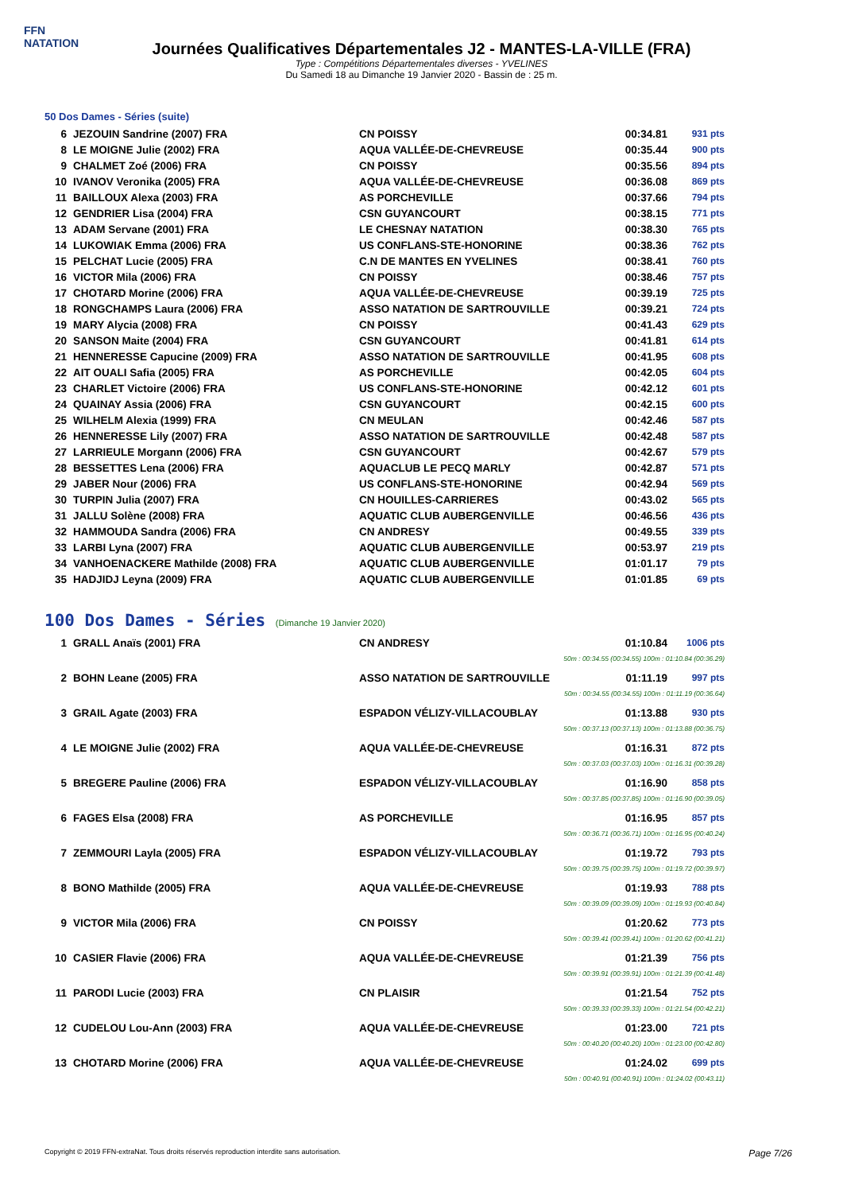FFN
NATATION
Journées Qualificatives Départementales J2 - MANTES-LA-VILLE (FRA)
Type : Compétitions Départementales diverses - YVELINES
Du Samedi 18 au Dimanche 19 Janvier 2020 - Bassin de : 25 m.
50 Dos Dames - Séries (suite)
| 6 | JEZOUIN Sandrine (2007) FRA | CN POISSY | 00:34.81 | 931 pts |
| 8 | LE MOIGNE Julie (2002) FRA | AQUA VALLÉE-DE-CHEVREUSE | 00:35.44 | 900 pts |
| 9 | CHALMET Zoé (2006) FRA | CN POISSY | 00:35.56 | 894 pts |
| 10 | IVANOV Veronika (2005) FRA | AQUA VALLÉE-DE-CHEVREUSE | 00:36.08 | 869 pts |
| 11 | BAILLOUX Alexa (2003) FRA | AS PORCHEVILLE | 00:37.66 | 794 pts |
| 12 | GENDRIER Lisa (2004) FRA | CSN GUYANCOURT | 00:38.15 | 771 pts |
| 13 | ADAM Servane (2001) FRA | LE CHESNAY NATATION | 00:38.30 | 765 pts |
| 14 | LUKOWIAK Emma (2006) FRA | US CONFLANS-STE-HONORINE | 00:38.36 | 762 pts |
| 15 | PELCHAT Lucie (2005) FRA | C.N DE MANTES EN YVELINES | 00:38.41 | 760 pts |
| 16 | VICTOR Mila (2006) FRA | CN POISSY | 00:38.46 | 757 pts |
| 17 | CHOTARD Morine (2006) FRA | AQUA VALLÉE-DE-CHEVREUSE | 00:39.19 | 725 pts |
| 18 | RONGCHAMPS Laura (2006) FRA | ASSO NATATION DE SARTROUVILLE | 00:39.21 | 724 pts |
| 19 | MARY Alycia (2008) FRA | CN POISSY | 00:41.43 | 629 pts |
| 20 | SANSON Maite (2004) FRA | CSN GUYANCOURT | 00:41.81 | 614 pts |
| 21 | HENNERESSE Capucine (2009) FRA | ASSO NATATION DE SARTROUVILLE | 00:41.95 | 608 pts |
| 22 | AIT OUALI Safia (2005) FRA | AS PORCHEVILLE | 00:42.05 | 604 pts |
| 23 | CHARLET Victoire (2006) FRA | US CONFLANS-STE-HONORINE | 00:42.12 | 601 pts |
| 24 | QUAINAY Assia (2006) FRA | CSN GUYANCOURT | 00:42.15 | 600 pts |
| 25 | WILHELM Alexia (1999) FRA | CN MEULAN | 00:42.46 | 587 pts |
| 26 | HENNERESSE Lily (2007) FRA | ASSO NATATION DE SARTROUVILLE | 00:42.48 | 587 pts |
| 27 | LARRIEULE Morgann (2006) FRA | CSN GUYANCOURT | 00:42.67 | 579 pts |
| 28 | BESSETTES Lena (2006) FRA | AQUACLUB LE PECQ MARLY | 00:42.87 | 571 pts |
| 29 | JABER Nour (2006) FRA | US CONFLANS-STE-HONORINE | 00:42.94 | 569 pts |
| 30 | TURPIN Julia (2007) FRA | CN HOUILLES-CARRIERES | 00:43.02 | 565 pts |
| 31 | JALLU Solène (2008) FRA | AQUATIC CLUB AUBERGENVILLE | 00:46.56 | 436 pts |
| 32 | HAMMOUDA Sandra (2006) FRA | CN ANDRESY | 00:49.55 | 339 pts |
| 33 | LARBI Lyna (2007) FRA | AQUATIC CLUB AUBERGENVILLE | 00:53.97 | 219 pts |
| 34 | VANHOENACKERE Mathilde (2008) FRA | AQUATIC CLUB AUBERGENVILLE | 01:01.17 | 79 pts |
| 35 | HADJIDJ Leyna (2009) FRA | AQUATIC CLUB AUBERGENVILLE | 01:01.85 | 69 pts |
100 Dos Dames - Séries (Dimanche 19 Janvier 2020)
| 1 | GRALL Anaïs (2001) FRA | CN ANDRESY | 01:10.84 | 1006 pts |
| 50m : 00:34.55 (00:34.55) 100m : 01:10.84 (00:36.29) | | | | |
| 2 | BOHN Leane (2005) FRA | ASSO NATATION DE SARTROUVILLE | 01:11.19 | 997 pts |
| 50m : 00:34.55 (00:34.55) 100m : 01:11.19 (00:36.64) | | | | |
| 3 | GRAIL Agate (2003) FRA | ESPADON VÉLIZY-VILLACOUBLAY | 01:13.88 | 930 pts |
| 50m : 00:37.13 (00:37.13) 100m : 01:13.88 (00:36.75) | | | | |
| 4 | LE MOIGNE Julie (2002) FRA | AQUA VALLÉE-DE-CHEVREUSE | 01:16.31 | 872 pts |
| 50m : 00:37.03 (00:37.03) 100m : 01:16.31 (00:39.28) | | | | |
| 5 | BREGERE Pauline (2006) FRA | ESPADON VÉLIZY-VILLACOUBLAY | 01:16.90 | 858 pts |
| 50m : 00:37.85 (00:37.85) 100m : 01:16.90 (00:39.05) | | | | |
| 6 | FAGES Elsa (2008) FRA | AS PORCHEVILLE | 01:16.95 | 857 pts |
| 50m : 00:36.71 (00:36.71) 100m : 01:16.95 (00:40.24) | | | | |
| 7 | ZEMMOURI Layla (2005) FRA | ESPADON VÉLIZY-VILLACOUBLAY | 01:19.72 | 793 pts |
| 50m : 00:39.75 (00:39.75) 100m : 01:19.72 (00:39.97) | | | | |
| 8 | BONO Mathilde (2005) FRA | AQUA VALLÉE-DE-CHEVREUSE | 01:19.93 | 788 pts |
| 50m : 00:39.09 (00:39.09) 100m : 01:19.93 (00:40.84) | | | | |
| 9 | VICTOR Mila (2006) FRA | CN POISSY | 01:20.62 | 773 pts |
| 50m : 00:39.41 (00:39.41) 100m : 01:20.62 (00:41.21) | | | | |
| 10 | CASIER Flavie (2006) FRA | AQUA VALLÉE-DE-CHEVREUSE | 01:21.39 | 756 pts |
| 50m : 00:39.91 (00:39.91) 100m : 01:21.39 (00:41.48) | | | | |
| 11 | PARODI Lucie (2003) FRA | CN PLAISIR | 01:21.54 | 752 pts |
| 50m : 00:39.33 (00:39.33) 100m : 01:21.54 (00:42.21) | | | | |
| 12 | CUDELOU Lou-Ann (2003) FRA | AQUA VALLÉE-DE-CHEVREUSE | 01:23.00 | 721 pts |
| 50m : 00:40.20 (00:40.20) 100m : 01:23.00 (00:42.80) | | | | |
| 13 | CHOTARD Morine (2006) FRA | AQUA VALLÉE-DE-CHEVREUSE | 01:24.02 | 699 pts |
| 50m : 00:40.91 (00:40.91) 100m : 01:24.02 (00:43.11) | | | | |
Copyright © 2019 FFN-extraNat. Tous droits réservés reproduction interdite sans autorisation. Page 7/26